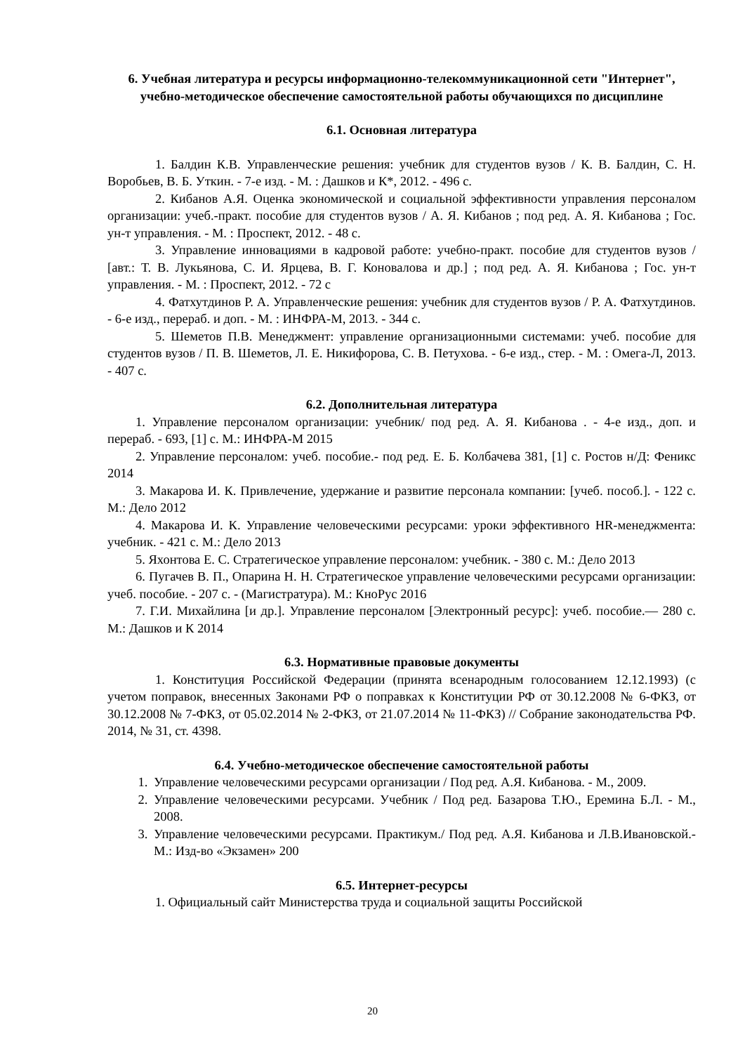6. Учебная литература и ресурсы информационно-телекоммуникационной сети "Интернет", учебно-методическое обеспечение самостоятельной работы обучающихся по дисциплине
6.1. Основная литература
1. Балдин К.В. Управленческие решения: учебник для студентов вузов / К. В. Балдин, С. Н. Воробьев, В. Б. Уткин. - 7-е изд. - М. : Дашков и К*, 2012. - 496 с.
2. Кибанов А.Я. Оценка экономической и социальной эффективности управления персоналом организации: учеб.-практ. пособие для студентов вузов / А. Я. Кибанов ; под ред. А. Я. Кибанова ; Гос. ун-т управления. - М. : Проспект, 2012. - 48 с.
3. Управление инновациями в кадровой работе: учебно-практ. пособие для студентов вузов / [авт.: Т. В. Лукьянова, С. И. Ярцева, В. Г. Коновалова и др.] ; под ред. А. Я. Кибанова ; Гос. ун-т управления. - М. : Проспект, 2012. - 72 с
4. Фатхутдинов Р. А. Управленческие решения: учебник для студентов вузов / Р. А. Фатхутдинов. - 6-е изд., перераб. и доп. - М. : ИНФРА-М, 2013. - 344 с.
5. Шеметов П.В. Менеджмент: управление организационными системами: учеб. пособие для студентов вузов / П. В. Шеметов, Л. Е. Никифорова, С. В. Петухова. - 6-е изд., стер. - М. : Омега-Л, 2013. - 407 с.
6.2. Дополнительная литература
1. Управление персоналом организации: учебник/ под ред. А. Я. Кибанова . - 4-е изд., доп. и перераб. - 693, [1] с. М.: ИНФРА-М 2015
2. Управление персоналом: учеб. пособие.- под ред. Е. Б. Колбачева 381, [1] с. Ростов н/Д: Феникс 2014
3. Макарова И. К. Привлечение, удержание и развитие персонала компании: [учеб. пособ.]. - 122 с. М.: Дело 2012
4. Макарова И. К. Управление человеческими ресурсами: уроки эффективного HR-менеджмента: учебник. - 421 с. М.: Дело 2013
5. Яхонтова Е. С. Стратегическое управление персоналом: учебник. - 380 с. М.: Дело 2013
6. Пугачев В. П., Опарина Н. Н. Стратегическое управление человеческими ресурсами организации: учеб. пособие. - 207 с. - (Магистратура). М.: КноРус 2016
7. Г.И. Михайлина [и др.]. Управление персоналом [Электронный ресурс]: учеб. пособие.— 280 с. М.: Дашков и К 2014
6.3. Нормативные правовые документы
1. Конституция Российской Федерации (принята всенародным голосованием 12.12.1993) (с учетом поправок, внесенных Законами РФ о поправках к Конституции РФ от 30.12.2008 № 6-ФКЗ, от 30.12.2008 № 7-ФКЗ, от 05.02.2014 № 2-ФКЗ, от 21.07.2014 № 11-ФКЗ) // Собрание законодательства РФ. 2014, № 31, ст. 4398.
6.4. Учебно-методическое обеспечение самостоятельной работы
1. Управление человеческими ресурсами организации / Под ред. А.Я. Кибанова. - М., 2009.
2. Управление человеческими ресурсами. Учебник / Под ред. Базарова Т.Ю., Еремина Б.Л. - М., 2008.
3. Управление человеческими ресурсами. Практикум./ Под ред. А.Я. Кибанова и Л.В.Ивановской.- М.: Изд-во «Экзамен» 200
6.5. Интернет-ресурсы
1. Официальный сайт Министерства труда и социальной защиты Российской
20